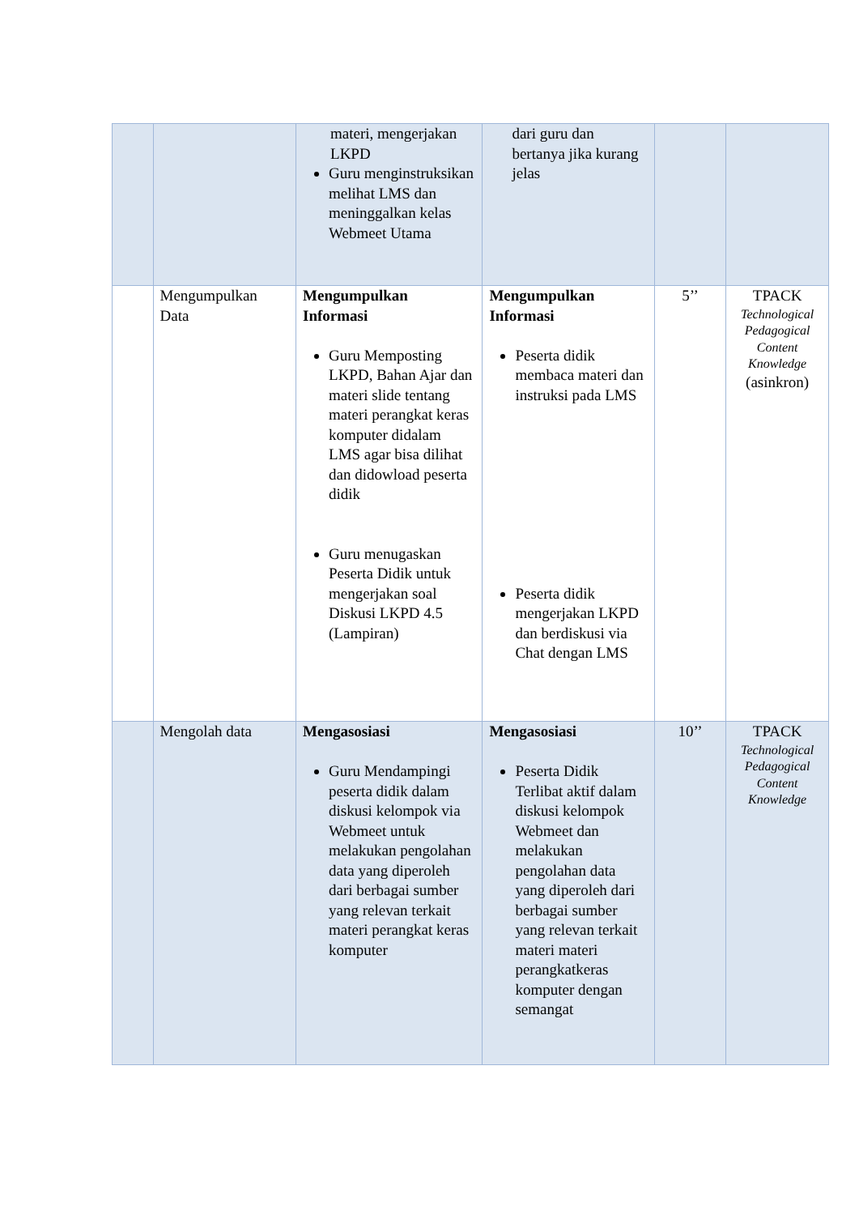| | | materi, mengerjakan LKPD Guru menginstruksikan melihat LMS dan meninggalkan kelas Webmeet Utama | dari guru dan bertanya jika kurang jelas | | |
| | Mengumpulkan Data | Mengumpulkan Informasi Guru Memposting LKPD, Bahan Ajar dan materi slide tentang materi perangkat keras komputer didalam LMS agar bisa dilihat dan didowload peserta didik Guru menugaskan Peserta Didik untuk mengerjakan soal Diskusi LKPD 4.5 (Lampiran) | Mengumpulkan Informasi Peserta didik membaca materi dan instruksi pada LMS Peserta didik mengerjakan LKPD dan berdiskusi via Chat dengan LMS | 5’’ | TPACK Technological Pedagogical Content Knowledge (asinkron) |
| | Mengolah data | Mengasosiasi Guru Mendampingi peserta didik dalam diskusi kelompok via Webmeet untuk melakukan pengolahan data yang diperoleh dari berbagai sumber yang relevan terkait materi perangkat keras komputer | Mengasosiasi Peserta Didik Terlibat aktif dalam diskusi kelompok Webmeet dan melakukan pengolahan data yang diperoleh dari berbagai sumber yang relevan terkait materi materi perangkatkeras komputer dengan semangat | 10’’ | TPACK Technological Pedagogical Content Knowledge |